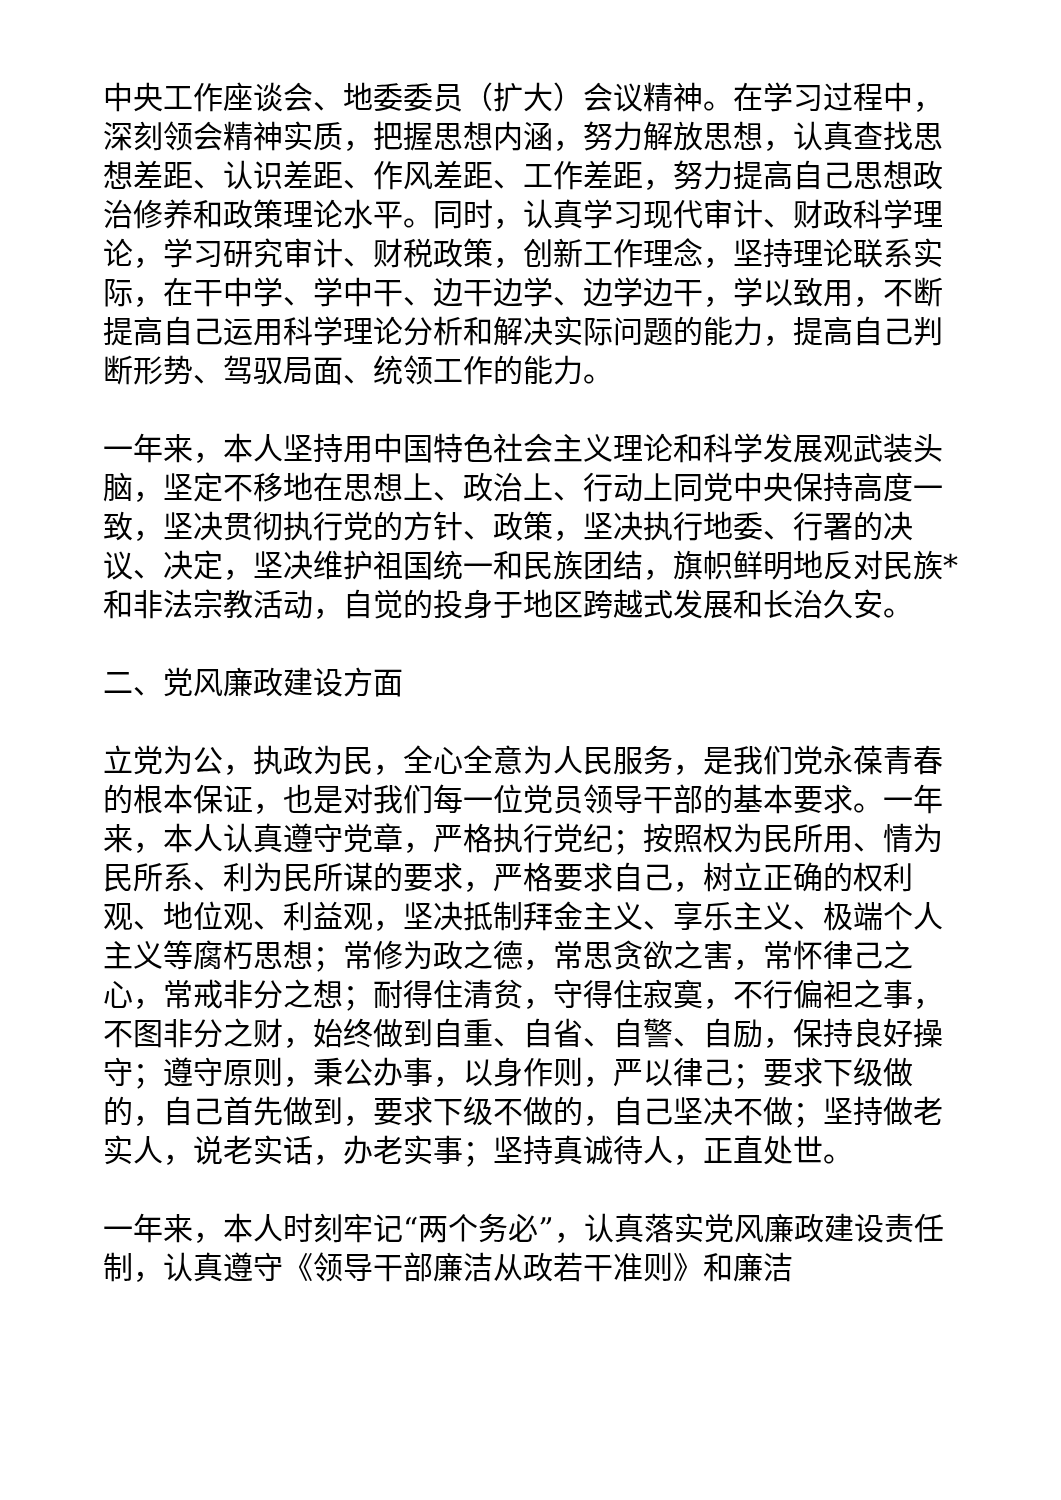中央工作座谈会、地委委员（扩大）会议精神。在学习过程中，深刻领会精神实质，把握思想内涵，努力解放思想，认真查找思想差距、认识差距、作风差距、工作差距，努力提高自己思想政治修养和政策理论水平。同时，认真学习现代审计、财政科学理论，学习研究审计、财税政策，创新工作理念，坚持理论联系实际，在干中学、学中干、边干边学、边学边干，学以致用，不断提高自己运用科学理论分析和解决实际问题的能力，提高自己判断形势、驾驭局面、统领工作的能力。
一年来，本人坚持用中国特色社会主义理论和科学发展观武装头脑，坚定不移地在思想上、政治上、行动上同党中央保持高度一致，坚决贯彻执行党的方针、政策，坚决执行地委、行署的决议、决定，坚决维护祖国统一和民族团结，旗帜鲜明地反对民族*和非法宗教活动，自觉的投身于地区跨越式发展和长治久安。
二、党风廉政建设方面
立党为公，执政为民，全心全意为人民服务，是我们党永葆青春的根本保证，也是对我们每一位党员领导干部的基本要求。一年来，本人认真遵守党章，严格执行党纪；按照权为民所用、情为民所系、利为民所谋的要求，严格要求自己，树立正确的权利观、地位观、利益观，坚决抵制拜金主义、享乐主义、极端个人主义等腐朽思想；常修为政之德，常思贪欲之害，常怀律己之心，常戒非分之想；耐得住清贫，守得住寂寞，不行偏袒之事，不图非分之财，始终做到自重、自省、自警、自励，保持良好操守；遵守原则，秉公办事，以身作则，严以律己；要求下级做的，自己首先做到，要求下级不做的，自己坚决不做；坚持做老实人，说老实话，办老实事；坚持真诚待人，正直处世。
一年来，本人时刻牢记“两个务必”，认真落实党风廉政建设责任制，认真遵守《领导干部廉洁从政若干准则》和廉洁